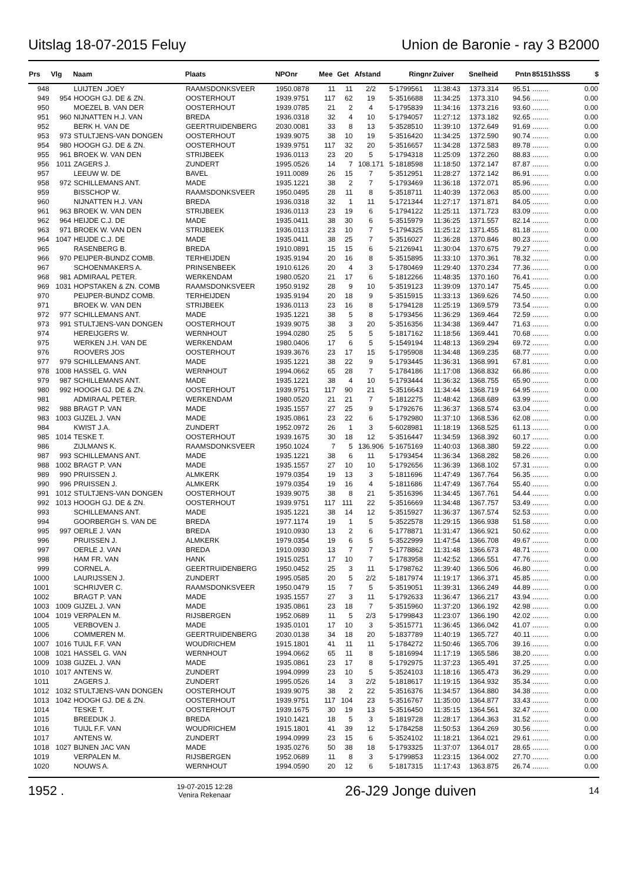Uitslag 18-07-2015 Feluy Union de Baronie - ray 3 B2000
| Prs | Vlg | Naam | Plaats | NPOnr | Mee | Get | Afstand | Ringnr | Zuiver | Snelheid | Pntn | 85151hSSS | $ |
| --- | --- | --- | --- | --- | --- | --- | --- | --- | --- | --- | --- | --- | --- |
| 948 | | LUIJTEN .JOEY | RAAMSDONKSVEER | 1950.0878 | 11 | 11 | 2/2 | 5-1799561 | 11:38:43 | 1373.314 | 95.51 | ........ | 0.00 |
| 949 | 954 | HOOGH GJ. DE & ZN. | OOSTERHOUT | 1939.9751 | 117 | 62 | 19 | 5-3516688 | 11:34:25 | 1373.310 | 94.56 | ........ | 0.00 |
| 950 | | MOEZEL B. VAN DER | OOSTERHOUT | 1939.0785 | 21 | 2 | 4 | 5-1795839 | 11:34:16 | 1373.216 | 93.60 | ........ | 0.00 |
| 951 | 960 | NIJNATTEN H.J. VAN | BREDA | 1936.0318 | 32 | 4 | 10 | 5-1794057 | 11:27:12 | 1373.182 | 92.65 | ........ | 0.00 |
| 952 | | BERK H. VAN DE | GEERTRUIDENBERG | 2030.0081 | 33 | 8 | 13 | 5-3528510 | 11:39:10 | 1372.649 | 91.69 | ........ | 0.00 |
| 953 | 973 | STULTJENS-VAN DONGEN | OOSTERHOUT | 1939.9075 | 38 | 10 | 19 | 5-3516420 | 11:34:25 | 1372.590 | 90.74 | ........ | 0.00 |
| 954 | 980 | HOOGH GJ. DE & ZN. | OOSTERHOUT | 1939.9751 | 117 | 32 | 20 | 5-3516657 | 11:34:28 | 1372.583 | 89.78 | ........ | 0.00 |
| 955 | 961 | BROEK W. VAN DEN | STRIJBEEK | 1936.0113 | 23 | 20 | 5 | 5-1794318 | 11:25:09 | 1372.260 | 88.83 | ........ | 0.00 |
| 956 | 1011 | ZAGERS J. | ZUNDERT | 1995.0526 | 14 | 7 | 108.171 | 5-1818598 | 11:18:50 | 1372.147 | 87.87 | ........ | 0.00 |
| 957 | | LEEUW W. DE | BAVEL | 1911.0089 | 26 | 15 | 7 | 5-3512951 | 11:28:27 | 1372.142 | 86.91 | ........ | 0.00 |
| 958 | 972 | SCHILLEMANS ANT. | MADE | 1935.1221 | 38 | 2 | 7 | 5-1793469 | 11:36:18 | 1372.071 | 85.96 | ........ | 0.00 |
| 959 | | BISSCHOP W. | RAAMSDONKSVEER | 1950.0495 | 28 | 11 | 8 | 5-3518711 | 11:40:39 | 1372.063 | 85.00 | ........ | 0.00 |
| 960 | | NIJNATTEN H.J. VAN | BREDA | 1936.0318 | 32 | 1 | 11 | 5-1721344 | 11:27:17 | 1371.871 | 84.05 | ........ | 0.00 |
| 961 | 963 | BROEK W. VAN DEN | STRIJBEEK | 1936.0113 | 23 | 19 | 6 | 5-1794122 | 11:25:11 | 1371.723 | 83.09 | ........ | 0.00 |
| 962 | 964 | HEIJDE C.J. DE | MADE | 1935.0411 | 38 | 30 | 6 | 5-3515979 | 11:36:25 | 1371.557 | 82.14 | ........ | 0.00 |
| 963 | 971 | BROEK W. VAN DEN | STRIJBEEK | 1936.0113 | 23 | 10 | 7 | 5-1794325 | 11:25:12 | 1371.455 | 81.18 | ........ | 0.00 |
| 964 | 1047 | HEIJDE C.J. DE | MADE | 1935.0411 | 38 | 25 | 7 | 5-3516027 | 11:36:28 | 1370.846 | 80.23 | ........ | 0.00 |
| 965 | | RASENBERG B. | BREDA | 1910.0891 | 15 | 15 | 6 | 5-2126941 | 11:30:04 | 1370.675 | 79.27 | ........ | 0.00 |
| 966 | 970 | PEIJPER-BUNDZ COMB. | TERHEIJDEN | 1935.9194 | 20 | 16 | 8 | 5-3515895 | 11:33:10 | 1370.361 | 78.32 | ........ | 0.00 |
| 967 | | SCHOENMAKERS A. | PRINSENBEEK | 1910.6126 | 20 | 4 | 3 | 5-1780469 | 11:29:40 | 1370.234 | 77.36 | ........ | 0.00 |
| 968 | 981 | ADMIRAAL PETER. | WERKENDAM | 1980.0520 | 21 | 17 | 6 | 5-1812266 | 11:48:35 | 1370.160 | 76.41 | ........ | 0.00 |
| 969 | 1031 | HOPSTAKEN & ZN. COMB | RAAMSDONKSVEER | 1950.9192 | 28 | 9 | 10 | 5-3519123 | 11:39:09 | 1370.147 | 75.45 | ........ | 0.00 |
| 970 | | PEIJPER-BUNDZ COMB. | TERHEIJDEN | 1935.9194 | 20 | 18 | 9 | 5-3515915 | 11:33:13 | 1369.626 | 74.50 | ........ | 0.00 |
| 971 | | BROEK W. VAN DEN | STRIJBEEK | 1936.0113 | 23 | 16 | 8 | 5-1794128 | 11:25:19 | 1369.579 | 73.54 | ........ | 0.00 |
| 972 | 977 | SCHILLEMANS ANT. | MADE | 1935.1221 | 38 | 5 | 8 | 5-1793456 | 11:36:29 | 1369.464 | 72.59 | ........ | 0.00 |
| 973 | 991 | STULTJENS-VAN DONGEN | OOSTERHOUT | 1939.9075 | 38 | 3 | 20 | 5-3516356 | 11:34:38 | 1369.447 | 71.63 | ........ | 0.00 |
| 974 | | HEREIJGERS W. | WERNHOUT | 1994.0280 | 25 | 5 | 5 | 5-1817162 | 11:18:56 | 1369.441 | 70.68 | ........ | 0.00 |
| 975 | | WERKEN J.H. VAN DE | WERKENDAM | 1980.0406 | 17 | 6 | 5 | 5-1549194 | 11:48:13 | 1369.294 | 69.72 | ........ | 0.00 |
| 976 | | ROOVERS JOS | OOSTERHOUT | 1939.3676 | 23 | 17 | 15 | 5-1795908 | 11:34:48 | 1369.235 | 68.77 | ........ | 0.00 |
| 977 | 979 | SCHILLEMANS ANT. | MADE | 1935.1221 | 38 | 22 | 9 | 5-1793445 | 11:36:31 | 1368.991 | 67.81 | ........ | 0.00 |
| 978 | 1008 | HASSEL G. VAN | WERNHOUT | 1994.0662 | 65 | 28 | 7 | 5-1784186 | 11:17:08 | 1368.832 | 66.86 | ........ | 0.00 |
| 979 | 987 | SCHILLEMANS ANT. | MADE | 1935.1221 | 38 | 4 | 10 | 5-1793444 | 11:36:32 | 1368.755 | 65.90 | ........ | 0.00 |
| 980 | 992 | HOOGH GJ. DE & ZN. | OOSTERHOUT | 1939.9751 | 117 | 90 | 21 | 5-3516643 | 11:34:44 | 1368.719 | 64.95 | ........ | 0.00 |
| 981 | | ADMIRAAL PETER. | WERKENDAM | 1980.0520 | 21 | 21 | 7 | 5-1812275 | 11:48:42 | 1368.689 | 63.99 | ........ | 0.00 |
| 982 | 988 | BRAGT P. VAN | MADE | 1935.1557 | 27 | 25 | 9 | 5-1792676 | 11:36:37 | 1368.574 | 63.04 | ........ | 0.00 |
| 983 | 1003 | GIJZEL J. VAN | MADE | 1935.0861 | 23 | 22 | 6 | 5-1792980 | 11:37:10 | 1368.536 | 62.08 | ........ | 0.00 |
| 984 | | KWIST J.A. | ZUNDERT | 1952.0972 | 26 | 1 | 3 | 5-6028981 | 11:18:19 | 1368.525 | 61.13 | ........ | 0.00 |
| 985 | 1014 | TESKE T. | OOSTERHOUT | 1939.1675 | 30 | 18 | 12 | 5-3516447 | 11:34:59 | 1368.392 | 60.17 | ........ | 0.00 |
| 986 | | ZIJLMANS K. | RAAMSDONKSVEER | 1950.1024 | 7 | 5 | 136.906 | 5-1675169 | 11:40:03 | 1368.380 | 59.22 | ........ | 0.00 |
| 987 | 993 | SCHILLEMANS ANT. | MADE | 1935.1221 | 38 | 6 | 11 | 5-1793454 | 11:36:34 | 1368.282 | 58.26 | ........ | 0.00 |
| 988 | 1002 | BRAGT P. VAN | MADE | 1935.1557 | 27 | 10 | 10 | 5-1792656 | 11:36:39 | 1368.102 | 57.31 | ........ | 0.00 |
| 989 | 990 | PRUISSEN J. | ALMKERK | 1979.0354 | 19 | 13 | 3 | 5-1811696 | 11:47:49 | 1367.764 | 56.35 | ........ | 0.00 |
| 990 | 996 | PRUISSEN J. | ALMKERK | 1979.0354 | 19 | 16 | 4 | 5-1811686 | 11:47:49 | 1367.764 | 55.40 | ........ | 0.00 |
| 991 | 1012 | STULTJENS-VAN DONGEN | OOSTERHOUT | 1939.9075 | 38 | 8 | 21 | 5-3516396 | 11:34:45 | 1367.761 | 54.44 | ........ | 0.00 |
| 992 | 1013 | HOOGH GJ. DE & ZN. | OOSTERHOUT | 1939.9751 | 117 | 111 | 22 | 5-3516669 | 11:34:48 | 1367.757 | 53.49 | ........ | 0.00 |
| 993 | | SCHILLEMANS ANT. | MADE | 1935.1221 | 38 | 14 | 12 | 5-3515927 | 11:36:37 | 1367.574 | 52.53 | ........ | 0.00 |
| 994 | | GOORBERGH S. VAN DE | BREDA | 1977.1174 | 19 | 1 | 5 | 5-3522578 | 11:29:15 | 1366.938 | 51.58 | ........ | 0.00 |
| 995 | 997 | OERLE J. VAN | BREDA | 1910.0930 | 13 | 2 | 6 | 5-1778871 | 11:31:47 | 1366.921 | 50.62 | ........ | 0.00 |
| 996 | | PRUISSEN J. | ALMKERK | 1979.0354 | 19 | 6 | 5 | 5-3522999 | 11:47:54 | 1366.708 | 49.67 | ........ | 0.00 |
| 997 | | OERLE J. VAN | BREDA | 1910.0930 | 13 | 7 | 7 | 5-1778862 | 11:31:48 | 1366.673 | 48.71 | ........ | 0.00 |
| 998 | | HAM FR. VAN | HANK | 1915.0251 | 17 | 10 | 7 | 5-1783958 | 11:42:52 | 1366.551 | 47.76 | ........ | 0.00 |
| 999 | | CORNEL A. | GEERTRUIDENBERG | 1950.0452 | 25 | 3 | 11 | 5-1798762 | 11:39:40 | 1366.506 | 46.80 | ........ | 0.00 |
| 1000 | | LAURIJSSEN J. | ZUNDERT | 1995.0585 | 20 | 5 | 2/2 | 5-1817974 | 11:19:17 | 1366.371 | 45.85 | ........ | 0.00 |
| 1001 | | SCHRIJVER C. | RAAMSDONKSVEER | 1950.0479 | 15 | 7 | 5 | 5-3519051 | 11:39:31 | 1366.249 | 44.89 | ........ | 0.00 |
| 1002 | | BRAGT P. VAN | MADE | 1935.1557 | 27 | 3 | 11 | 5-1792633 | 11:36:47 | 1366.217 | 43.94 | ........ | 0.00 |
| 1003 | 1009 | GIJZEL J. VAN | MADE | 1935.0861 | 23 | 18 | 7 | 5-3515960 | 11:37:20 | 1366.192 | 42.98 | ........ | 0.00 |
| 1004 | 1019 | VERPALEN M. | RIJSBERGEN | 1952.0689 | 11 | 5 | 2/3 | 5-1799843 | 11:23:07 | 1366.190 | 42.02 | ........ | 0.00 |
| 1005 | | VERBOVEN J. | MADE | 1935.0101 | 17 | 10 | 3 | 5-3515771 | 11:36:45 | 1366.042 | 41.07 | ........ | 0.00 |
| 1006 | | COMMEREN M. | GEERTRUIDENBERG | 2030.0138 | 34 | 18 | 20 | 5-1837789 | 11:40:19 | 1365.727 | 40.11 | ........ | 0.00 |
| 1007 | 1016 | TUIJL F.F. VAN | WOUDRICHEM | 1915.1801 | 41 | 11 | 11 | 5-1784272 | 11:50:46 | 1365.706 | 39.16 | ........ | 0.00 |
| 1008 | 1021 | HASSEL G. VAN | WERNHOUT | 1994.0662 | 65 | 11 | 8 | 5-1816994 | 11:17:19 | 1365.586 | 38.20 | ........ | 0.00 |
| 1009 | 1038 | GIJZEL J. VAN | MADE | 1935.0861 | 23 | 17 | 8 | 5-1792975 | 11:37:23 | 1365.491 | 37.25 | ........ | 0.00 |
| 1010 | 1017 | ANTENS W. | ZUNDERT | 1994.0999 | 23 | 10 | 5 | 5-3524103 | 11:18:16 | 1365.473 | 36.29 | ........ | 0.00 |
| 1011 | | ZAGERS J. | ZUNDERT | 1995.0526 | 14 | 3 | 2/2 | 5-1818617 | 11:19:15 | 1364.932 | 35.34 | ........ | 0.00 |
| 1012 | 1032 | STULTJENS-VAN DONGEN | OOSTERHOUT | 1939.9075 | 38 | 2 | 22 | 5-3516376 | 11:34:57 | 1364.880 | 34.38 | ........ | 0.00 |
| 1013 | 1042 | HOOGH GJ. DE & ZN. | OOSTERHOUT | 1939.9751 | 117 | 104 | 23 | 5-3516767 | 11:35:00 | 1364.877 | 33.43 | ........ | 0.00 |
| 1014 | | TESKE T. | OOSTERHOUT | 1939.1675 | 30 | 19 | 13 | 5-3516450 | 11:35:15 | 1364.561 | 32.47 | ........ | 0.00 |
| 1015 | | BREEDIJK J. | BREDA | 1910.1421 | 18 | 5 | 3 | 5-1819728 | 11:28:17 | 1364.363 | 31.52 | ........ | 0.00 |
| 1016 | | TUIJL F.F. VAN | WOUDRICHEM | 1915.1801 | 41 | 39 | 12 | 5-1784258 | 11:50:53 | 1364.269 | 30.56 | ........ | 0.00 |
| 1017 | | ANTENS W. | ZUNDERT | 1994.0999 | 23 | 15 | 6 | 5-3524102 | 11:18:21 | 1364.021 | 29.61 | ........ | 0.00 |
| 1018 | 1027 | BIJNEN JAC VAN | MADE | 1935.0276 | 50 | 38 | 18 | 5-1793325 | 11:37:07 | 1364.017 | 28.65 | ........ | 0.00 |
| 1019 | | VERPALEN M. | RIJSBERGEN | 1952.0689 | 11 | 8 | 3 | 5-1799853 | 11:23:15 | 1364.002 | 27.70 | ........ | 0.00 |
| 1020 | | NOUWS A. | WERNHOUT | 1994.0590 | 20 | 12 | 6 | 5-1817315 | 11:17:43 | 1363.875 | 26.74 | ........ | 0.00 |
1952 . 19-07-2015 12:28
Venira Rekenaar 26-J29 Jonge duiven 14